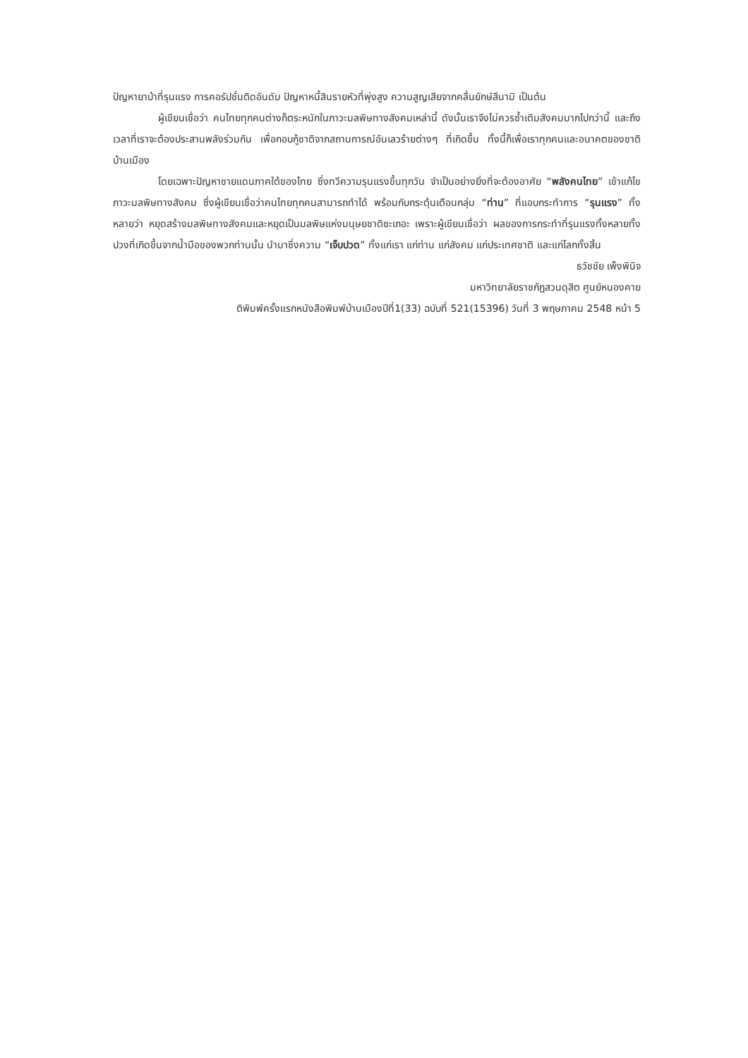ปัญหายาบ้าที่รุนแรง การคอรัปชั่นติดอันดับ ปัญหาหนี้สินรายหัวที่พุ่งสูง ความสูญเสียจากคลื่นยักษ์สึนามิ เป็นต้น
ผู้เขียนเชื่อว่า คนไทยทุกคนต่างก็ตระหนักในภาวะมลพิษทางสังคมเหล่านี้ ดังนั้นเราจึงไม่ควรซ้ำเติมสังคมมากไปกว่านี้ และถึงเวลาที่เราจะต้องประสานพลังร่วมกัน เพื่อกอบกู้ชาติจากสถานการณ์อันเลวร้ายต่างๆ ที่เกิดขึ้น ทั้งนี้ก็เพื่อเราทุกคนและอนาคตของชาติบ้านเมือง
โดยเฉพาะปัญหาชายแดนภาคใต้ของไทย ซึ่งทวีความรุนแรงขึ้นทุกวัน จำเป็นอย่างยิ่งที่จะต้องอาศัย “พลังคนไทย” เข้าแก้ไขภาวะมลพิษทางสังคม ซึ่งผู้เขียนเชื่อว่าคนไทยทุกคนสามารถทำได้ พร้อมกับกระตุ้นเตือนกลุ่ม “ท่าน” ที่แอบกระทำการ “รุนแรง” ทั้งหลายว่า หยุดสร้างมลพิษทางสังคมและหยุดเป็นมลพิษแห่งมนุษยชาติซะเถอะ เพราะผู้เขียนเชื่อว่า ผลของการกระทำที่รุนแรงทั้งหลายทั้งปวงที่เกิดขึ้นจากน้ำมือของพวกท่านนั้น นำมาซึ่งความ “เจ็บปวด” ทั้งแก่เรา แก่ท่าน แก่สังคม แก่ประเทศชาติ และแก่โลกทั้งสิ้น
ธวัชชัย เพ็งพินิจ
มหาวิทยาลัยราชภัฏสวนดุสิต ศูนย์หนองคาย
ติพิมพ์ครั้งแรกหนังสือพิมพ์บ้านเมืองปีที่1(33) ฉบับที่ 521(15396) วันที่ 3 พฤษภาคม 2548 หน้า 5